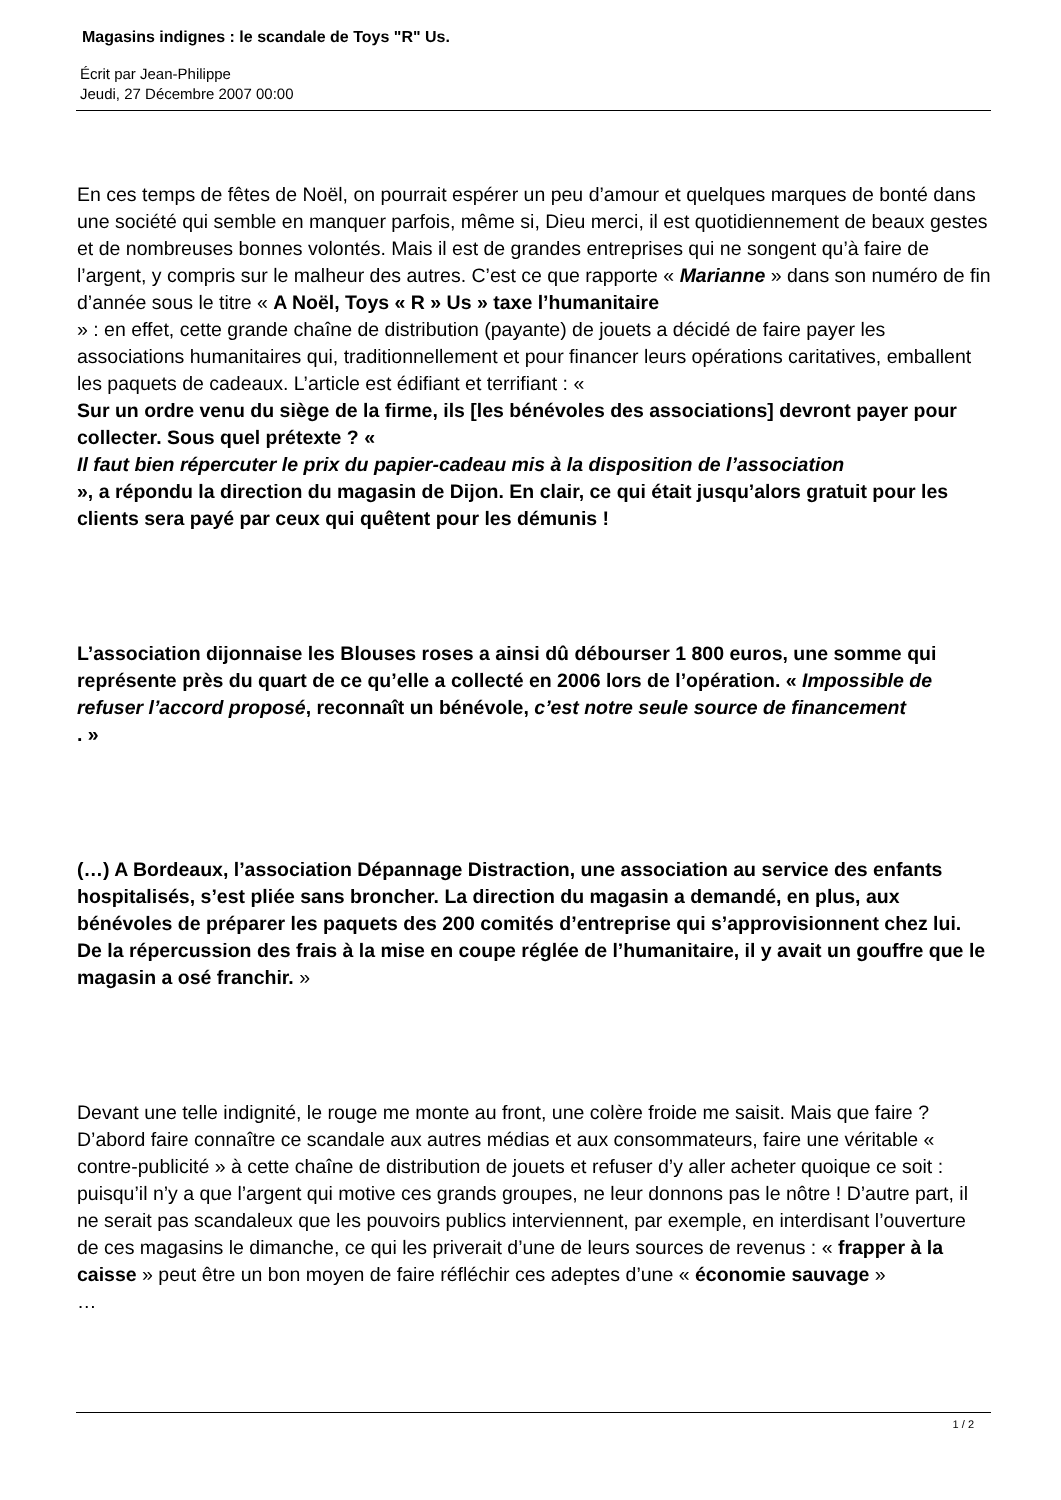Magasins indignes : le scandale de Toys "R" Us.
Écrit par Jean-Philippe
Jeudi, 27 Décembre 2007 00:00
En ces temps de fêtes de Noël, on pourrait espérer un peu d’amour et quelques marques de bonté dans une société qui semble en manquer parfois, même si, Dieu merci, il est quotidiennement de beaux gestes et de nombreuses bonnes volontés. Mais il est de grandes entreprises qui ne songent qu’à faire de l’argent, y compris sur le malheur des autres. C’est ce que rapporte « Marianne » dans son numéro de fin d’année sous le titre « A Noël, Toys « R » Us » taxe l’humanitaire
» : en effet, cette grande chaîne de distribution (payante) de jouets a décidé de faire payer les associations humanitaires qui, traditionnellement et pour financer leurs opérations caritatives, emballent les paquets de cadeaux. L’article est édifiant et terrifiant : «
Sur un ordre venu du siège de la firme, ils [les bénévoles des associations] devront payer pour collecter. Sous quel prétexte ? «
Il faut bien répercuter le prix du papier-cadeau mis à la disposition de l’association
», a répondu la direction du magasin de Dijon. En clair, ce qui était jusqu’alors gratuit pour les clients sera payé par ceux qui quêtent pour les démunis !
L’association dijonnaise les Blouses roses a ainsi dû débourser 1 800 euros, une somme qui représente près du quart de ce qu’elle a collecté en 2006 lors de l’opération. « Impossible de refuser l’accord proposé, reconnaît un bénévole, c’est notre seule source de financement
. »
(…) A Bordeaux, l’association Dépannage Distraction, une association au service des enfants hospitalisés, s’est pliée sans broncher. La direction du magasin a demandé, en plus, aux bénévoles de préparer les paquets des 200 comités d’entreprise qui s’approvisionnent chez lui. De la répercussion des frais à la mise en coupe réglée de l’humanitaire, il y avait un gouffre que le magasin a osé franchir. »
Devant une telle indignité, le rouge me monte au front, une colère froide me saisit. Mais que faire ? D’abord faire connaître ce scandale aux autres médias et aux consommateurs, faire une véritable « contre-publicité » à cette chaîne de distribution de jouets et refuser d’y aller acheter quoique ce soit : puisqu’il n’y a que l’argent qui motive ces grands groupes, ne leur donnons pas le nôtre ! D’autre part, il ne serait pas scandaleux que les pouvoirs publics interviennent, par exemple, en interdisant l’ouverture de ces magasins le dimanche, ce qui les priverait d’une de leurs sources de revenus : « frapper à la caisse » peut être un bon moyen de faire réfléchir ces adeptes d’une « économie sauvage »
…
1 / 2